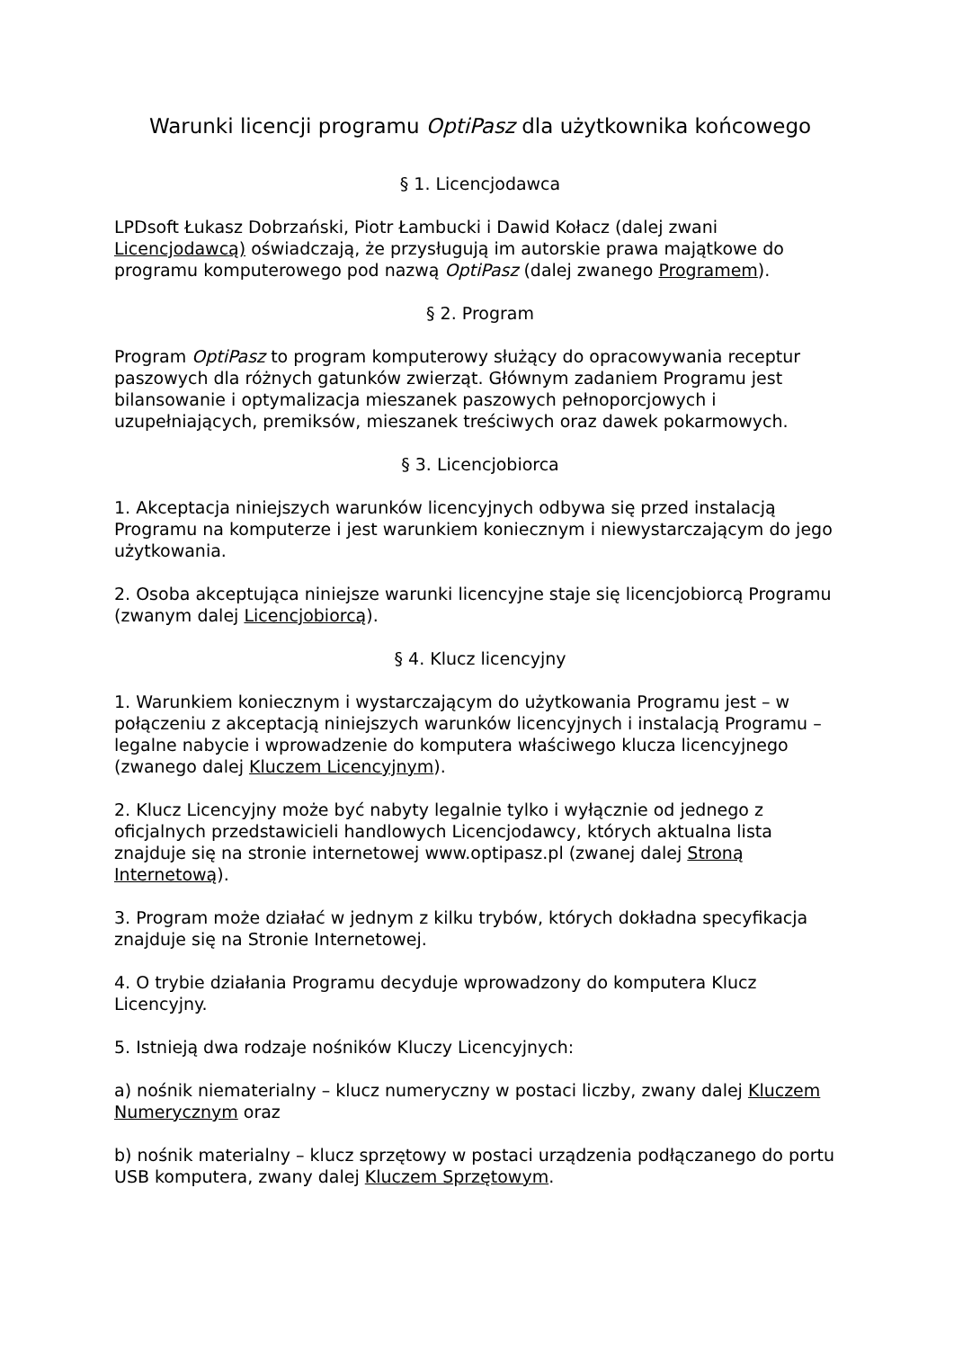Warunki licencji programu OptiPasz dla użytkownika końcowego
§ 1. Licencjodawca
LPDsoft Łukasz Dobrzański, Piotr Łambucki i Dawid Kołacz (dalej zwani Licencjodawcą) oświadczają, że przysługują im autorskie prawa majątkowe do programu komputerowego pod nazwą OptiPasz (dalej zwanego Programem).
§ 2. Program
Program OptiPasz to program komputerowy służący do opracowywania receptur paszowych dla różnych gatunków zwierząt. Głównym zadaniem Programu jest bilansowanie i optymalizacja mieszanek paszowych pełnoporcjowych i uzupełniających, premiksów, mieszanek treściwych oraz dawek pokarmowych.
§ 3. Licencjobiorca
1. Akceptacja niniejszych warunków licencyjnych odbywa się przed instalacją Programu na komputerze i jest warunkiem koniecznym i niewystarczającym do jego użytkowania.
2. Osoba akceptująca niniejsze warunki licencyjne staje się licencjobiorcą Programu (zwanym dalej Licencjobiorcą).
§ 4. Klucz licencyjny
1. Warunkiem koniecznym i wystarczającym do użytkowania Programu jest – w połączeniu z akceptacją niniejszych warunków licencyjnych i instalacją Programu – legalne nabycie i wprowadzenie do komputera właściwego klucza licencyjnego (zwanego dalej Kluczem Licencyjnym).
2. Klucz Licencyjny może być nabyty legalnie tylko i wyłącznie od jednego z oficjalnych przedstawicieli handlowych Licencjodawcy, których aktualna lista znajduje się na stronie internetowej www.optipasz.pl (zwanej dalej Stroną Internetową).
3. Program może działać w jednym z kilku trybów, których dokładna specyfikacja znajduje się na Stronie Internetowej.
4. O trybie działania Programu decyduje wprowadzony do komputera Klucz Licencyjny.
5. Istnieją dwa rodzaje nośników Kluczy Licencyjnych:
a) nośnik niematerialny – klucz numeryczny w postaci liczby, zwany dalej Kluczem Numerycznym oraz
b) nośnik materialny – klucz sprzętowy w postaci urządzenia podłączanego do portu USB komputera, zwany dalej Kluczem Sprzętowym.